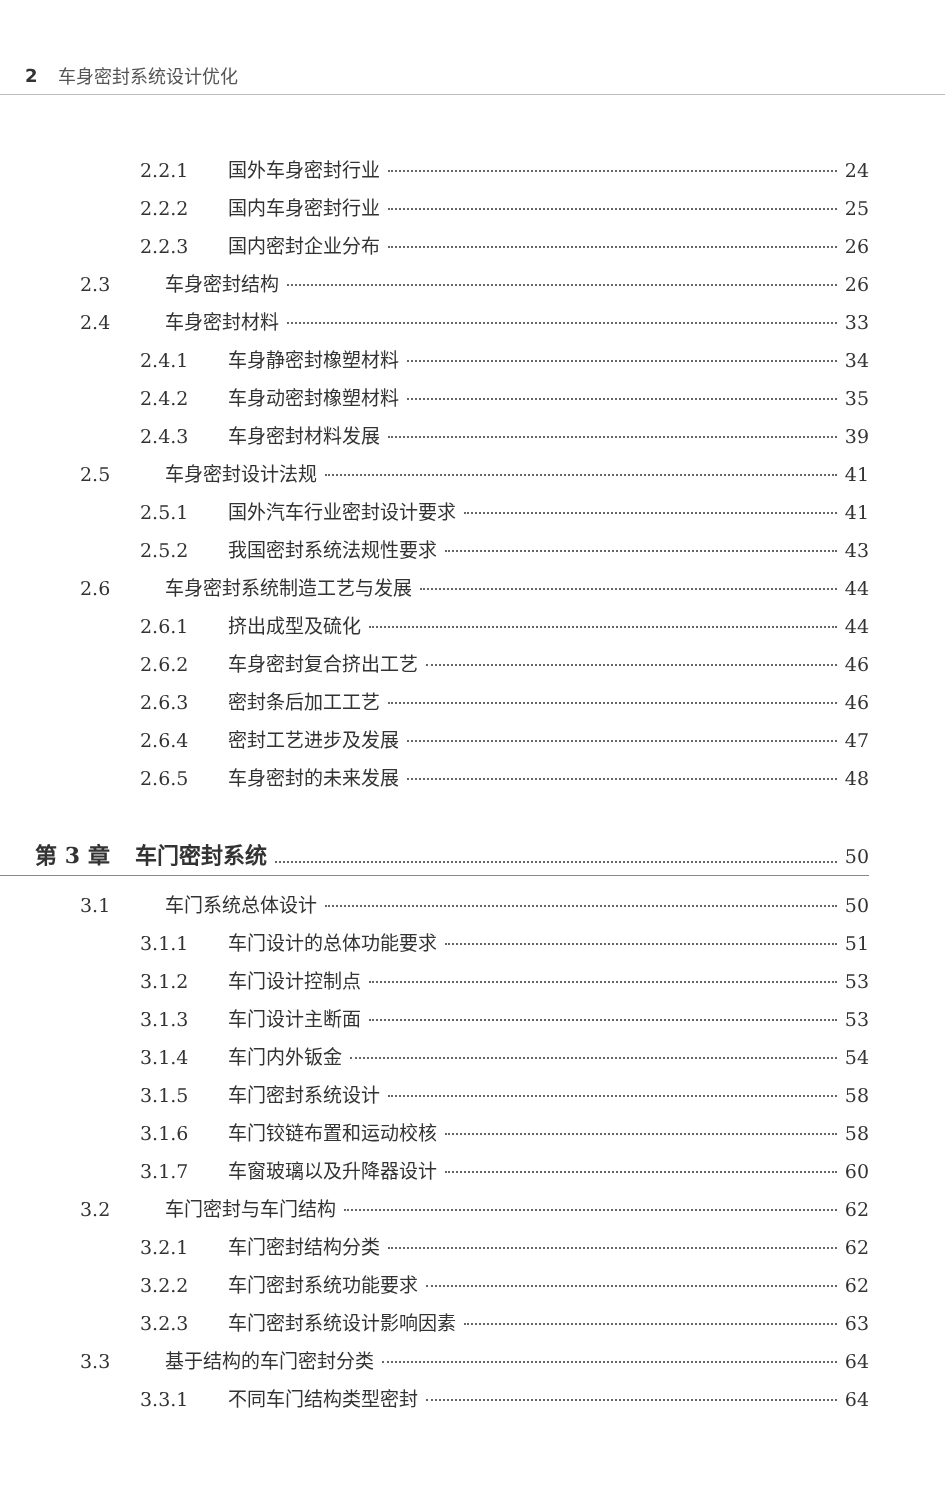2 车身密封系统设计优化
2.2.1 国外车身密封行业 24
2.2.2 国内车身密封行业 25
2.2.3 国内密封企业分布 26
2.3 车身密封结构 26
2.4 车身密封材料 33
2.4.1 车身静密封橡塑材料 34
2.4.2 车身动密封橡塑材料 35
2.4.3 车身密封材料发展 39
2.5 车身密封设计法规 41
2.5.1 国外汽车行业密封设计要求 41
2.5.2 我国密封系统法规性要求 43
2.6 车身密封系统制造工艺与发展 44
2.6.1 挤出成型及硫化 44
2.6.2 车身密封复合挤出工艺 46
2.6.3 密封条后加工工艺 46
2.6.4 密封工艺进步及发展 47
2.6.5 车身密封的未来发展 48
第 3 章 车门密封系统 50
3.1 车门系统总体设计 50
3.1.1 车门设计的总体功能要求 51
3.1.2 车门设计控制点 53
3.1.3 车门设计主断面 53
3.1.4 车门内外钣金 54
3.1.5 车门密封系统设计 58
3.1.6 车门铰链布置和运动校核 58
3.1.7 车窗玻璃以及升降器设计 60
3.2 车门密封与车门结构 62
3.2.1 车门密封结构分类 62
3.2.2 车门密封系统功能要求 62
3.2.3 车门密封系统设计影响因素 63
3.3 基于结构的车门密封分类 64
3.3.1 不同车门结构类型密封 64